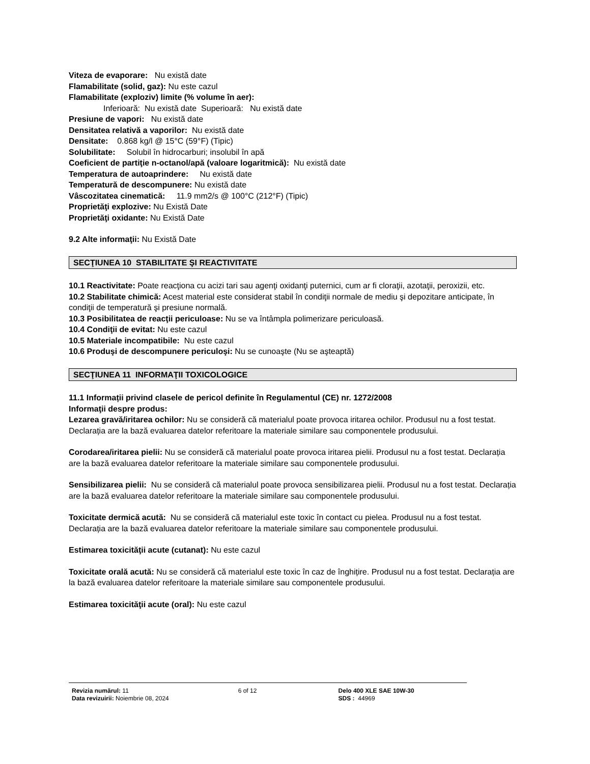Viteza de evaporare: Nu există date
Flamabilitate (solid, gaz): Nu este cazul
Flamabilitate (exploziv) limite (% volume în aer):
Inferioară: Nu există date Superioară: Nu există date
Presiune de vapori: Nu există date
Densitatea relativă a vaporilor: Nu există date
Densitate: 0.868 kg/l @ 15°C (59°F) (Tipic)
Solubilitate: Solubil în hidrocarburi; insolubil în apă
Coeficient de partiţie n-octanol/apă (valoare logaritmică): Nu există date
Temperatura de autoaprindere: Nu există date
Temperatură de descompunere: Nu există date
Vâscozitatea cinematică: 11.9 mm2/s @ 100°C (212°F) (Tipic)
Proprietăţi explozive: Nu Există Date
Proprietăţi oxidante: Nu Există Date
9.2 Alte informaţii: Nu Există Date
SECŢIUNEA 10 STABILITATE ŞI REACTIVITATE
10.1 Reactivitate: Poate reacţiona cu acizi tari sau agenţi oxidanţi puternici, cum ar fi cloraţii, azotaţii, peroxizii, etc.
10.2 Stabilitate chimică: Acest material este considerat stabil în condiţii normale de mediu şi depozitare anticipate, în condiţii de temperatură şi presiune normală.
10.3 Posibilitatea de reacţii periculoase: Nu se va întâmpla polimerizare periculoasă.
10.4 Condiţii de evitat: Nu este cazul
10.5 Materiale incompatibile: Nu este cazul
10.6 Produşi de descompunere periculoşi: Nu se cunoaşte (Nu se aşteaptă)
SECŢIUNEA 11 INFORMAŢII TOXICOLOGICE
11.1 Informații privind clasele de pericol definite în Regulamentul (CE) nr. 1272/2008
Informaţii despre produs:
Lezarea gravă/iritarea ochilor: Nu se consideră că materialul poate provoca iritarea ochilor. Produsul nu a fost testat. Declarația are la bază evaluarea datelor referitoare la materiale similare sau componentele produsului.
Corodarea/iritarea pielii: Nu se consideră că materialul poate provoca iritarea pielii. Produsul nu a fost testat. Declarația are la bază evaluarea datelor referitoare la materiale similare sau componentele produsului.
Sensibilizarea pielii: Nu se consideră că materialul poate provoca sensibilizarea pielii. Produsul nu a fost testat. Declarația are la bază evaluarea datelor referitoare la materiale similare sau componentele produsului.
Toxicitate dermică acută: Nu se consideră că materialul este toxic în contact cu pielea. Produsul nu a fost testat. Declarația are la bază evaluarea datelor referitoare la materiale similare sau componentele produsului.
Estimarea toxicităţii acute (cutanat): Nu este cazul
Toxicitate orală acută: Nu se consideră că materialul este toxic în caz de înghițire. Produsul nu a fost testat. Declarația are la bază evaluarea datelor referitoare la materiale similare sau componentele produsului.
Estimarea toxicităţii acute (oral): Nu este cazul
Revizia numărul: 11
Data revizuirii: Noiembrie 08, 2024
6 of 12 Delo 400 XLE SAE 10W-30
SDS : 44969